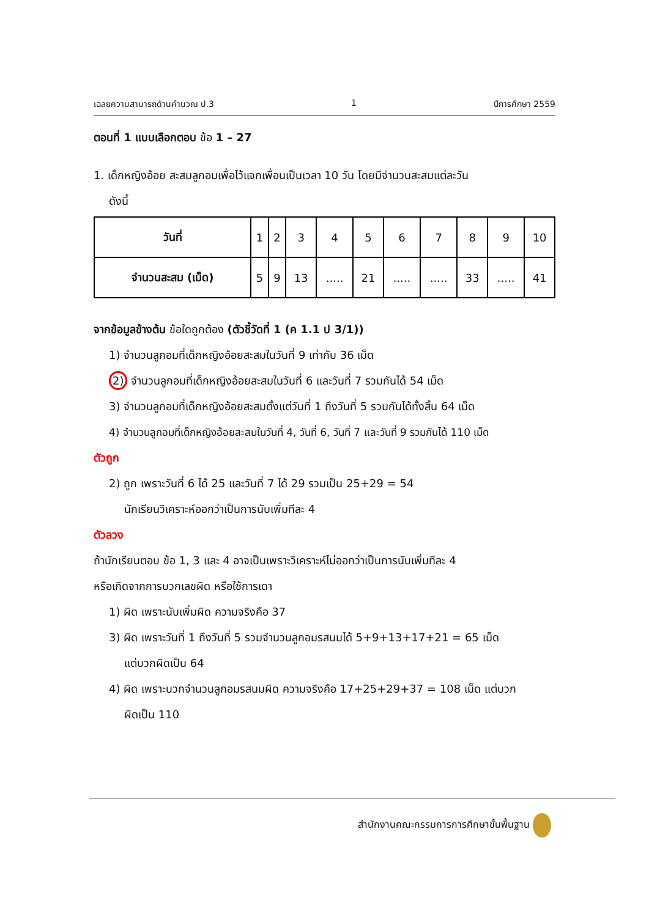เฉลยความสามารถด้านคำนวณ ป.3 1 ปีการศึกษา 2559
ตอนที่ 1 แบบเลือกตอบ ข้อ 1 – 27
1. เด็กหญิงอ้อย สะสมลูกอมเพื่อไว้แจกเพื่อนเป็นเวลา 10 วัน โดยมีจำนวนสะสมแต่ละวัน
ดังนี้
| วันที่ | 1 | 2 | 3 | 4 | 5 | 6 | 7 | 8 | 9 | 10 |
| จำนวนสะสม (เม็ด) | 5 | 9 | 13 | ..... | 21 | ..... | ..... | 33 | ..... | 41 |
จากข้อมูลข้างต้น ข้อใดถูกต้อง (ตัวชี้วัดที่ 1 (ค 1.1 ป 3/1))
1) จำนวนลูกอมที่เด็กหญิงอ้อยสะสมในวันที่ 9 เท่ากับ 36 เม็ด
2) จำนวนลูกอมที่เด็กหญิงอ้อยสะสมในวันที่ 6 และวันที่ 7 รวมกันได้ 54 เม็ด
3) จำนวนลูกอมที่เด็กหญิงอ้อยสะสมตั้งแต่วันที่ 1 ถึงวันที่ 5 รวมกันได้ทั้งสิ้น 64 เม็ด
4) จำนวนลูกอมที่เด็กหญิงอ้อยสะสมในวันที่ 4, วันที่ 6, วันที่ 7 และวันที่ 9 รวมกันได้ 110 เม็ด
ตัวถูก
2) ถูก เพราะวันที่ 6 ได้ 25 และวันที่ 7 ได้ 29 รวมเป็น 25+29 = 54
นักเรียนวิเคราะห์ออกว่าเป็นการนับเพิ่มทีละ 4
ตัวลวง
ถ้านักเรียนตอบ ข้อ 1, 3 และ 4 อาจเป็นเพราะวิเคราะห์ไม่ออกว่าเป็นการนับเพิ่มทีละ 4
หรือเกิดจากการบวกเลขผิด หรือใช้การเดา
1) ผิด เพราะนับเพิ่มผิด ความจริงคือ 37
3) ผิด เพราะวันที่ 1 ถึงวันที่ 5 รวมจำนวนลูกอมรสนมได้ 5+9+13+17+21 = 65 เม็ด
แต่บวกผิดเป็น 64
4) ผิด เพราะบวกจำนวนลูกอมรสนมผิด ความจริงคือ 17+25+29+37 = 108 เม็ด แต่บวก
ผิดเป็น 110
สำนักงานคณะกรรมการการศึกษาขั้นพื้นฐาน